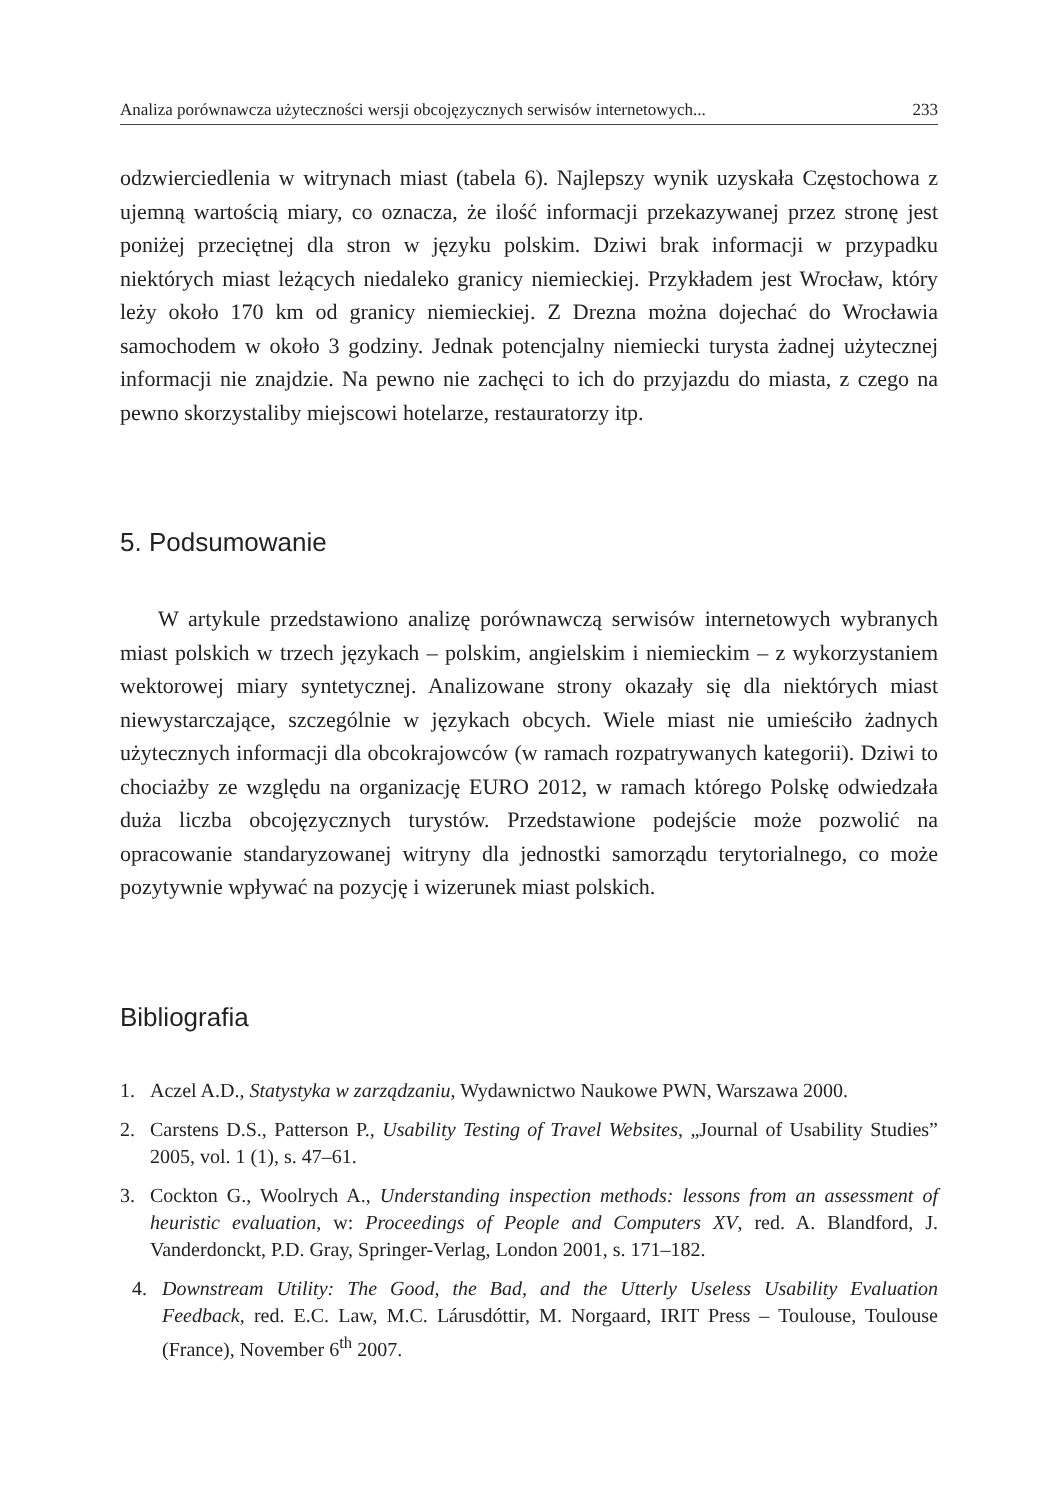Analiza porównawcza użyteczności wersji obcojęzycznych serwisów internetowych... 233
odzwierciedlenia w witrynach miast (tabela 6). Najlepszy wynik uzyskała Częstochowa z ujemną wartością miary, co oznacza, że ilość informacji przekazywanej przez stronę jest poniżej przeciętnej dla stron w języku polskim. Dziwi brak informacji w przypadku niektórych miast leżących niedaleko granicy niemieckiej. Przykładem jest Wrocław, który leży około 170 km od granicy niemieckiej. Z Drezna można dojechać do Wrocławia samochodem w około 3 godziny. Jednak potencjalny niemiecki turysta żadnej użytecznej informacji nie znajdzie. Na pewno nie zachęci to ich do przyjazdu do miasta, z czego na pewno skorzystaliby miejscowi hotelarze, restauratorzy itp.
5. Podsumowanie
W artykule przedstawiono analizę porównawczą serwisów internetowych wybranych miast polskich w trzech językach – polskim, angielskim i niemieckim – z wykorzystaniem wektorowej miary syntetycznej. Analizowane strony okazały się dla niektórych miast niewystarczające, szczególnie w językach obcych. Wiele miast nie umieściło żadnych użytecznych informacji dla obcokrajowców (w ramach rozpatrywanych kategorii). Dziwi to chociażby ze względu na organizację EURO 2012, w ramach którego Polskę odwiedzała duża liczba obcojęzycznych turystów. Przedstawione podejście może pozwolić na opracowanie standaryzowanej witryny dla jednostki samorządu terytorialnego, co może pozytywnie wpływać na pozycję i wizerunek miast polskich.
Bibliografia
1. Aczel A.D., Statystyka w zarządzaniu, Wydawnictwo Naukowe PWN, Warszawa 2000.
2. Carstens D.S., Patterson P., Usability Testing of Travel Websites, „Journal of Usability Studies” 2005, vol. 1 (1), s. 47–61.
3. Cockton G., Woolrych A., Understanding inspection methods: lessons from an assessment of heuristic evaluation, w: Proceedings of People and Computers XV, red. A. Blandford, J. Vanderdonckt, P.D. Gray, Springer-Verlag, London 2001, s. 171–182.
4. Downstream Utility: The Good, the Bad, and the Utterly Useless Usability Evaluation Feedback, red. E.C. Law, M.C. Lárusdóttir, M. Norgaard, IRIT Press – Toulouse, Toulouse (France), November 6<sup>th</sup> 2007.